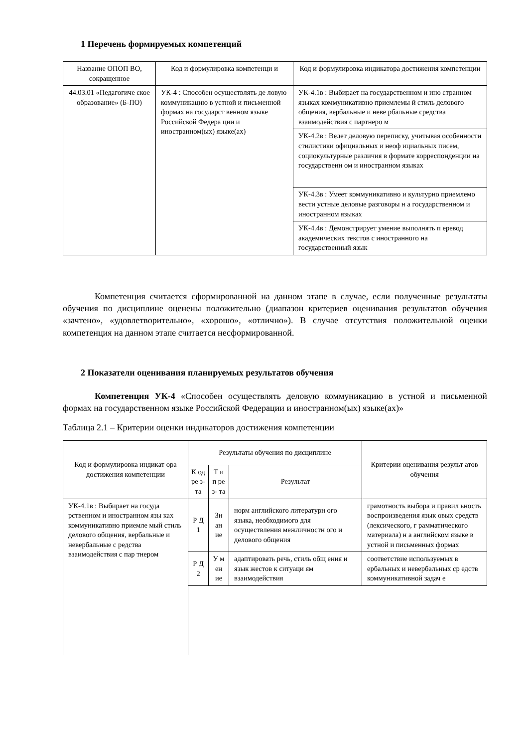1 Перечень формируемых компетенций
| Название ОПОП ВО, сокращенное | Код и формулировка компетенци и | Код и формулировка индикатора достижения компетенции |
| --- | --- | --- |
| 44.03.01 «Педагогиче ское образование» (Б-ПО) | УК-4 : Способен осуществлять де ловую коммуникацию в устной и письменной формах на государст венном языке Российской Федера ции и иностранном(ых) языке(ах) | УК-4.1в : Выбирает на государственном и ино странном языках коммуникативно приемлемы й стиль делового общения, вербальные и неве рбальные средства взаимодействия с партнеро м |
| | | УК-4.2в : Ведет деловую переписку, учитывая особенности стилистики официальных и неоф ициальных писем, социокультурные различия в формате корреспонденции на государственн ом и иностранном языках |
| | | УК-4.3в : Умеет коммуникативно и культурно приемлемо вести устные деловые разговоры н а государственном и иностранном языках |
| | | УК-4.4в : Демонстрирует умение выполнять п еревод академических текстов с иностранного на государственный язык |
Компетенция считается сформированной на данном этапе в случае, если полученные результаты обучения по дисциплине оценены положительно (диапазон критериев оценивания результатов обучения «зачтено», «удовлетворительно», «хорошо», «отлично»). В случае отсутствия положительной оценки компетенция на данном этапе считается несформированной.
2 Показатели оценивания планируемых результатов обучения
Компетенция УК-4 «Способен осуществлять деловую коммуникацию в устной и письменной формах на государственном языке Российской Федерации и иностранном(ых) языке(ах)»
Таблица 2.1 – Критерии оценки индикаторов достижения компетенции
| Код и формулировка индикат ора достижения компетенции | Результаты обучения по дисциплине | | | Критерии оценивания результ атов обучения |
| --- | --- | --- | --- | --- |
| | К од ре з- та | Т и п ре з- та | Результат | |
| УК-4.1в : Выбирает на госуда рственном и иностранном язы ках коммуникативно приемле мый стиль делового общения, вербальные и невербальные с редства взаимодействия с пар тнером | Р Д 1 | Зн ан ие | норм английского литературн ого языка, необходимого для осуществления межличностн ого и делового общения | грамотность выбора и правил ьность воспроизведения язык овых средств (лексического, г рамматического материала) н а английском языке в устной и письменных формах |
| | Р Д 2 | У м ен ие | адаптировать речь, стиль общ ения и язык жестов к ситуаци ям взаимодействия | соответствие используемых в ербальных и невербальных ср едств коммуникативной задач е |